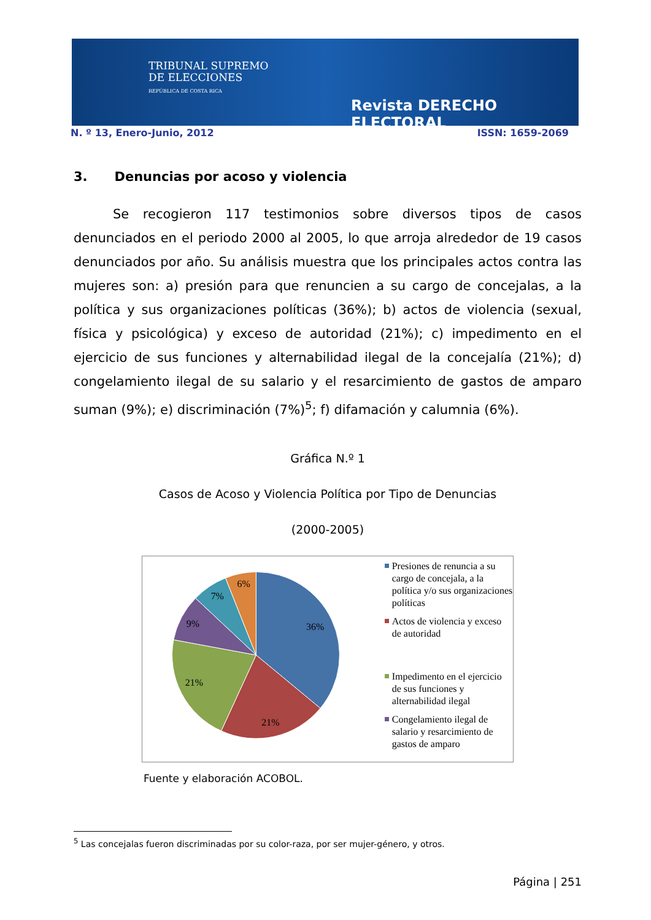TRIBUNAL SUPREMO
DE ELECCIONES
REPÚBLICA DE COSTA RICA
Revista DERECHO ELECTORAL
N. º 13, Enero-Junio, 2012 ISSN: 1659-2069
3. Denuncias por acoso y violencia
Se recogieron 117 testimonios sobre diversos tipos de casos denunciados en el periodo 2000 al 2005, lo que arroja alrededor de 19 casos denunciados por año. Su análisis muestra que los principales actos contra las mujeres son: a) presión para que renuncien a su cargo de concejalas, a la política y sus organizaciones políticas (36%); b) actos de violencia (sexual, física y psicológica) y exceso de autoridad (21%); c) impedimento en el ejercicio de sus funciones y alternabilidad ilegal de la concejalía (21%); d) congelamiento ilegal de su salario y el resarcimiento de gastos de amparo suman (9%); e) discriminación (7%)<sup>5</sup>; f) difamación y calumnia (6%).
Gráfica N.º 1
Casos de Acoso y Violencia Política por Tipo de Denuncias
(2000-2005)
36%
21%
21%
9%
7%
6%
Presiones de renuncia a su cargo de concejala, a la política y/o sus organizaciones políticas
Actos de violencia y exceso de autoridad
Impedimento en el ejercicio de sus funciones y alternabilidad ilegal
Congelamiento ilegal de salario y resarcimiento de gastos de amparo
Fuente y elaboración ACOBOL.
<sup>5</sup> Las concejalas fueron discriminadas por su color-raza, por ser mujer-género, y otros.
Página | 251